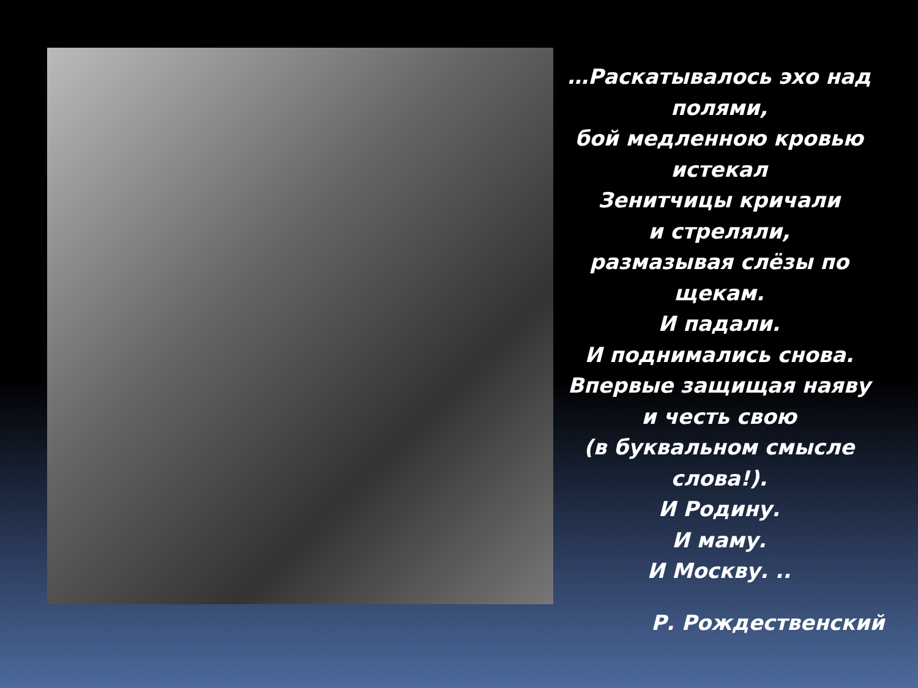…Раскатывалось эхо над полями,
бой медленною кровью истекал
Зенитчицы кричали
и стреляли,
размазывая слёзы по щекам.
И падали.
И поднимались снова.
Впервые защищая наяву
и честь свою
(в буквальном смысле слова!).
И Родину.
И маму.
И Москву. ..
Р. Рождественский